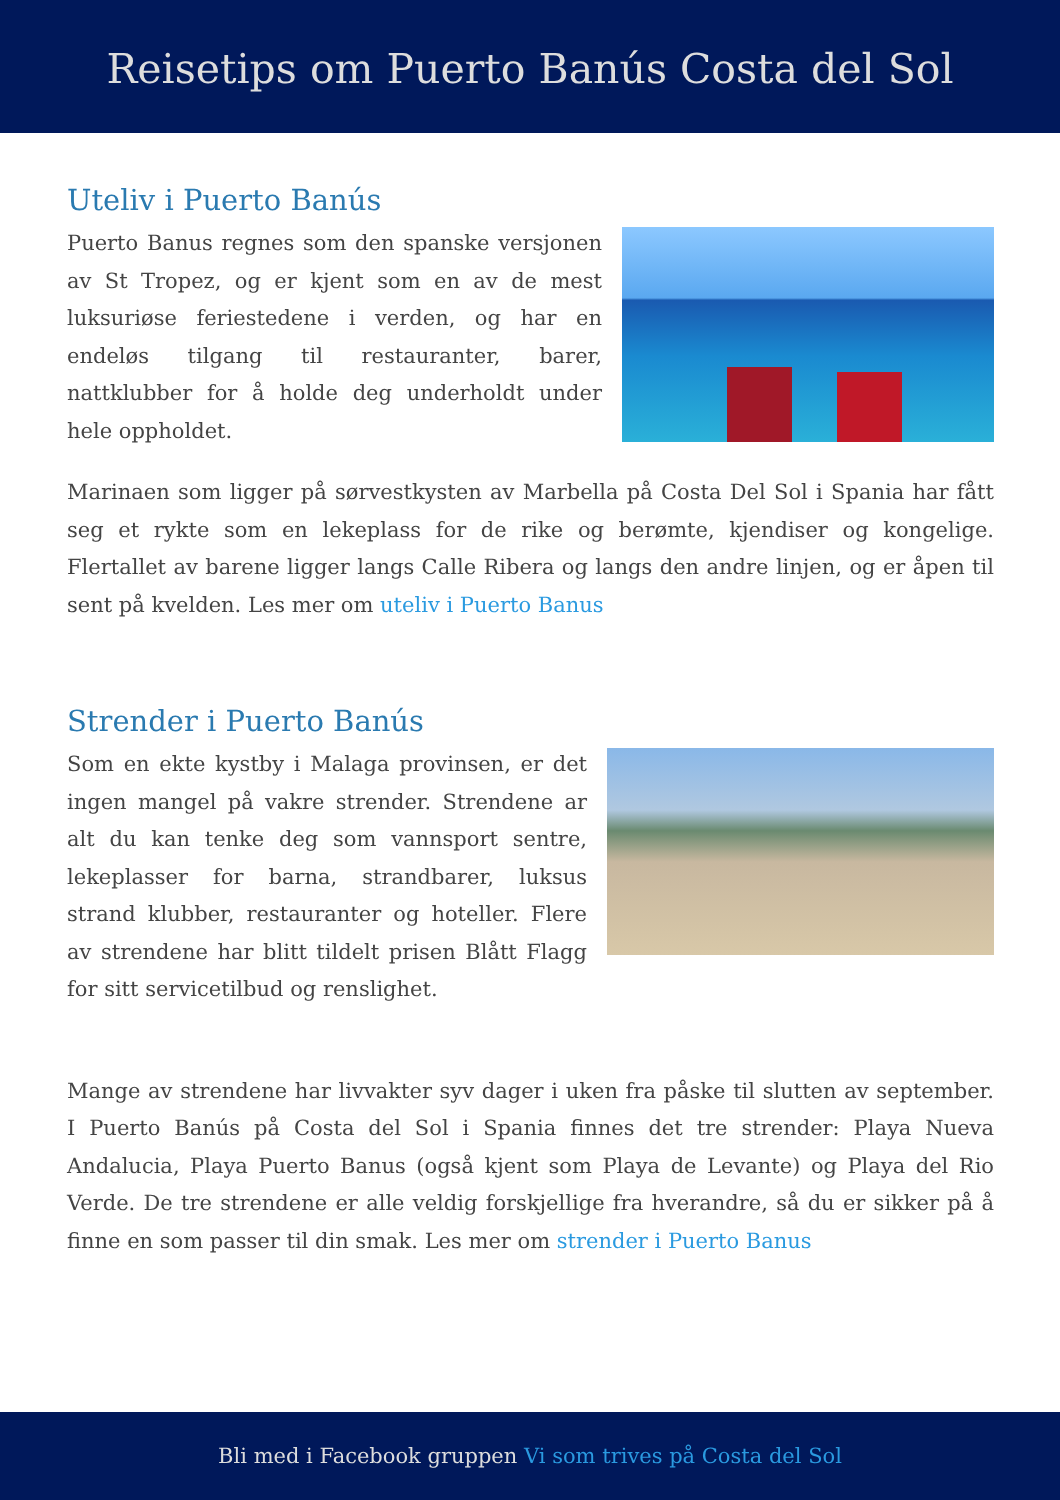Reisetips om Puerto Banús Costa del Sol
Uteliv i Puerto Banús
Puerto Banus regnes som den spanske versjonen av St Tropez, og er kjent som en av de mest luksuriøse feriestedene i verden, og har en endeløs tilgang til restauranter, barer, nattklubber for å holde deg underholdt under hele oppholdet.
Marinaen som ligger på sørvestkysten av Marbella på Costa Del Sol i Spania har fått seg et rykte som en lekeplass for de rike og berømte, kjendiser og kongelige. Flertallet av barene ligger langs Calle Ribera og langs den andre linjen, og er åpen til sent på kvelden. Les mer om uteliv i Puerto Banus
Strender i Puerto Banús
Som en ekte kystby i Malaga provinsen, er det ingen mangel på vakre strender. Strendene ar alt du kan tenke deg som vannsport sentre, lekeplasser for barna, strandbarer, luksus strand klubber, restauranter og hoteller. Flere av strendene har blitt tildelt prisen Blått Flagg for sitt servicetilbud og renslighet.
Mange av strendene har livvakter syv dager i uken fra påske til slutten av september. I Puerto Banús på Costa del Sol i Spania finnes det tre strender: Playa Nueva Andalucia, Playa Puerto Banus (også kjent som Playa de Levante) og Playa del Rio Verde. De tre strendene er alle veldig forskjellige fra hverandre, så du er sikker på å finne en som passer til din smak. Les mer om strender i Puerto Banus
Bli med i Facebook gruppen Vi som trives på Costa del Sol